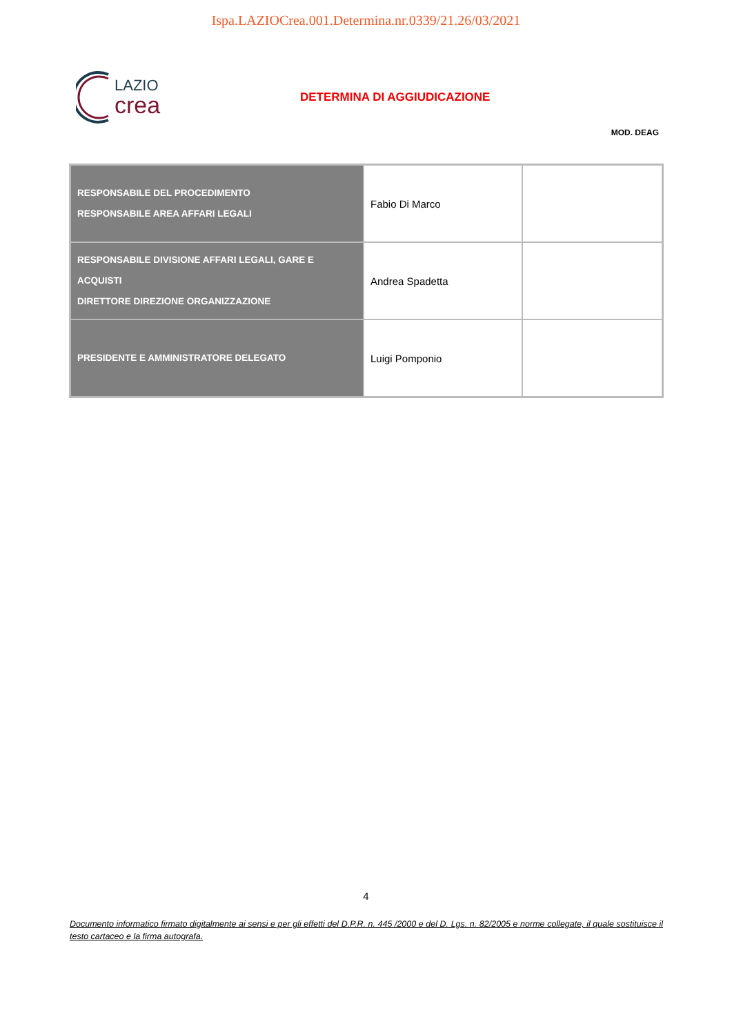Ispa.LAZIOCrea.001.Determina.nr.0339/21.26/03/2021
LAZIO
crea
DETERMINA DI AGGIUDICAZIONE
MOD. DEAG
| RESPONSABILE DEL PROCEDIMENTO RESPONSABILE AREA AFFARI LEGALI | Fabio Di Marco | |
| RESPONSABILE DIVISIONE AFFARI LEGALI, GARE E ACQUISTI DIRETTORE DIREZIONE ORGANIZZAZIONE | Andrea Spadetta | |
| PRESIDENTE E AMMINISTRATORE DELEGATO | Luigi Pomponio | |
4
Documento informatico firmato digitalmente ai sensi e per gli effetti del D.P.R. n. 445 /2000 e del D. Lgs. n. 82/2005 e norme collegate, il quale sostituisce il testo cartaceo e la firma autografa.